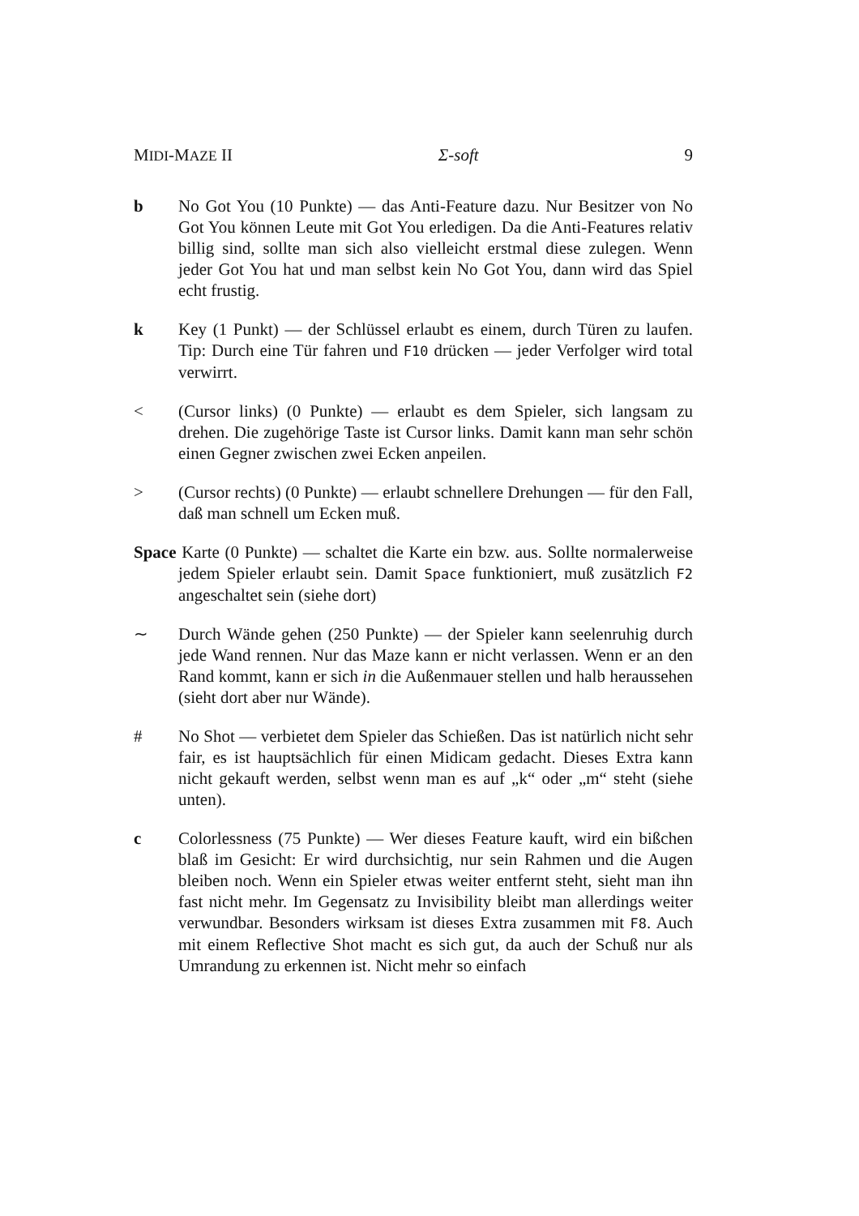MIDI-MAZE II Σ-soft 9
b No Got You (10 Punkte) — das Anti-Feature dazu. Nur Besitzer von No Got You können Leute mit Got You erledigen. Da die Anti-Features relativ billig sind, sollte man sich also vielleicht erstmal diese zulegen. Wenn jeder Got You hat und man selbst kein No Got You, dann wird das Spiel echt frustig.
k Key (1 Punkt) — der Schlüssel erlaubt es einem, durch Türen zu laufen. Tip: Durch eine Tür fahren und F10 drücken — jeder Verfolger wird total verwirrt.
< (Cursor links) (0 Punkte) — erlaubt es dem Spieler, sich langsam zu drehen. Die zugehörige Taste ist Cursor links. Damit kann man sehr schön einen Gegner zwischen zwei Ecken anpeilen.
> (Cursor rechts) (0 Punkte) — erlaubt schnellere Drehungen — für den Fall, daß man schnell um Ecken muß.
Space Karte (0 Punkte) — schaltet die Karte ein bzw. aus. Sollte normalerweise jedem Spieler erlaubt sein. Damit Space funktioniert, muß zusätzlich F2 angeschaltet sein (siehe dort)
∼ Durch Wände gehen (250 Punkte) — der Spieler kann seelenruhig durch jede Wand rennen. Nur das Maze kann er nicht verlassen. Wenn er an den Rand kommt, kann er sich in die Außenmauer stellen und halb heraussehen (sieht dort aber nur Wände).
# No Shot — verbietet dem Spieler das Schießen. Das ist natürlich nicht sehr fair, es ist hauptsächlich für einen Midicam gedacht. Dieses Extra kann nicht gekauft werden, selbst wenn man es auf „k“ oder „m“ steht (siehe unten).
c Colorlessness (75 Punkte) — Wer dieses Feature kauft, wird ein bißchen blaß im Gesicht: Er wird durchsichtig, nur sein Rahmen und die Augen bleiben noch. Wenn ein Spieler etwas weiter entfernt steht, sieht man ihn fast nicht mehr. Im Gegensatz zu Invisibility bleibt man allerdings weiter verwundbar. Besonders wirksam ist dieses Extra zusammen mit F8. Auch mit einem Reflective Shot macht es sich gut, da auch der Schuß nur als Umrandung zu erkennen ist. Nicht mehr so einfach